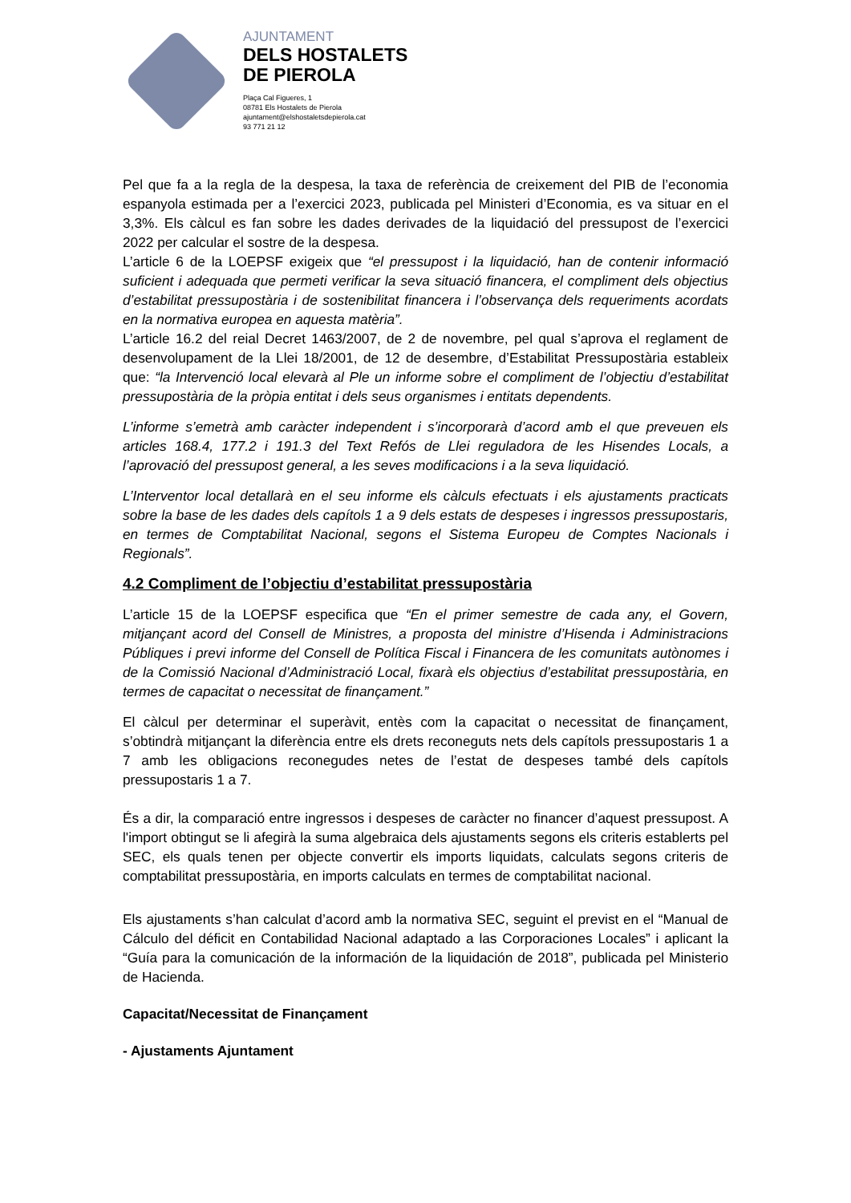AJUNTAMENT
DELS HOSTALETS
DE PIEROLA
Plaça Cal Figueres, 1
08781 Els Hostalets de Pierola
ajuntament@elshostaletsdepierola.cat
93 771 21 12
Pel que fa a la regla de la despesa, la taxa de referència de creixement del PIB de l’economia espanyola estimada per a l’exercici 2023, publicada pel Ministeri d’Economia, es va situar en el 3,3%. Els càlcul es fan sobre les dades derivades de la liquidació del pressupost de l’exercici 2022 per calcular el sostre de la despesa.
L’article 6 de la LOEPSF exigeix que “el pressupost i la liquidació, han de contenir informació suficient i adequada que permeti verificar la seva situació financera, el compliment dels objectius d’estabilitat pressupostària i de sostenibilitat financera i l’observança dels requeriments acordats en la normativa europea en aquesta matèria”.
L’article 16.2 del reial Decret 1463/2007, de 2 de novembre, pel qual s’aprova el reglament de desenvolupament de la Llei 18/2001, de 12 de desembre, d’Estabilitat Pressupostària estableix que: “la Intervenció local elevarà al Ple un informe sobre el compliment de l’objectiu d’estabilitat pressupostària de la pròpia entitat i dels seus organismes i entitats dependents.
L’informe s’emetrà amb caràcter independent i s’incorporarà d’acord amb el que preveuen els articles 168.4, 177.2 i 191.3 del Text Refós de Llei reguladora de les Hisendes Locals, a l’aprovació del pressupost general, a les seves modificacions i a la seva liquidació.
L’Interventor local detallarà en el seu informe els càlculs efectuats i els ajustaments practicats sobre la base de les dades dels capítols 1 a 9 dels estats de despeses i ingressos pressupostaris, en termes de Comptabilitat Nacional, segons el Sistema Europeu de Comptes Nacionals i Regionals”.
4.2 Compliment de l’objectiu d’estabilitat pressupostària
L’article 15 de la LOEPSF especifica que “En el primer semestre de cada any, el Govern, mitjançant acord del Consell de Ministres, a proposta del ministre d’Hisenda i Administracions Públiques i previ informe del Consell de Política Fiscal i Financera de les comunitats autònomes i de la Comissió Nacional d’Administració Local, fixarà els objectius d’estabilitat pressupostària, en termes de capacitat o necessitat de finançament.”
El càlcul per determinar el superàvit, entès com la capacitat o necessitat de finançament, s’obtindrà mitjançant la diferència entre els drets reconeguts nets dels capítols pressupostaris 1 a 7 amb les obligacions reconegudes netes de l’estat de despeses també dels capítols pressupostaris 1 a 7.
És a dir, la comparació entre ingressos i despeses de caràcter no financer d’aquest pressupost. A l'import obtingut se li afegirà la suma algebraica dels ajustaments segons els criteris establerts pel SEC, els quals tenen per objecte convertir els imports liquidats, calculats segons criteris de comptabilitat pressupostària, en imports calculats en termes de comptabilitat nacional.
Els ajustaments s’han calculat d’acord amb la normativa SEC, seguint el previst en el “Manual de Cálculo del déficit en Contabilidad Nacional adaptado a las Corporaciones Locales” i aplicant la “Guía para la comunicación de la información de la liquidación de 2018”, publicada pel Ministerio de Hacienda.
Capacitat/Necessitat de Finançament
- Ajustaments Ajuntament